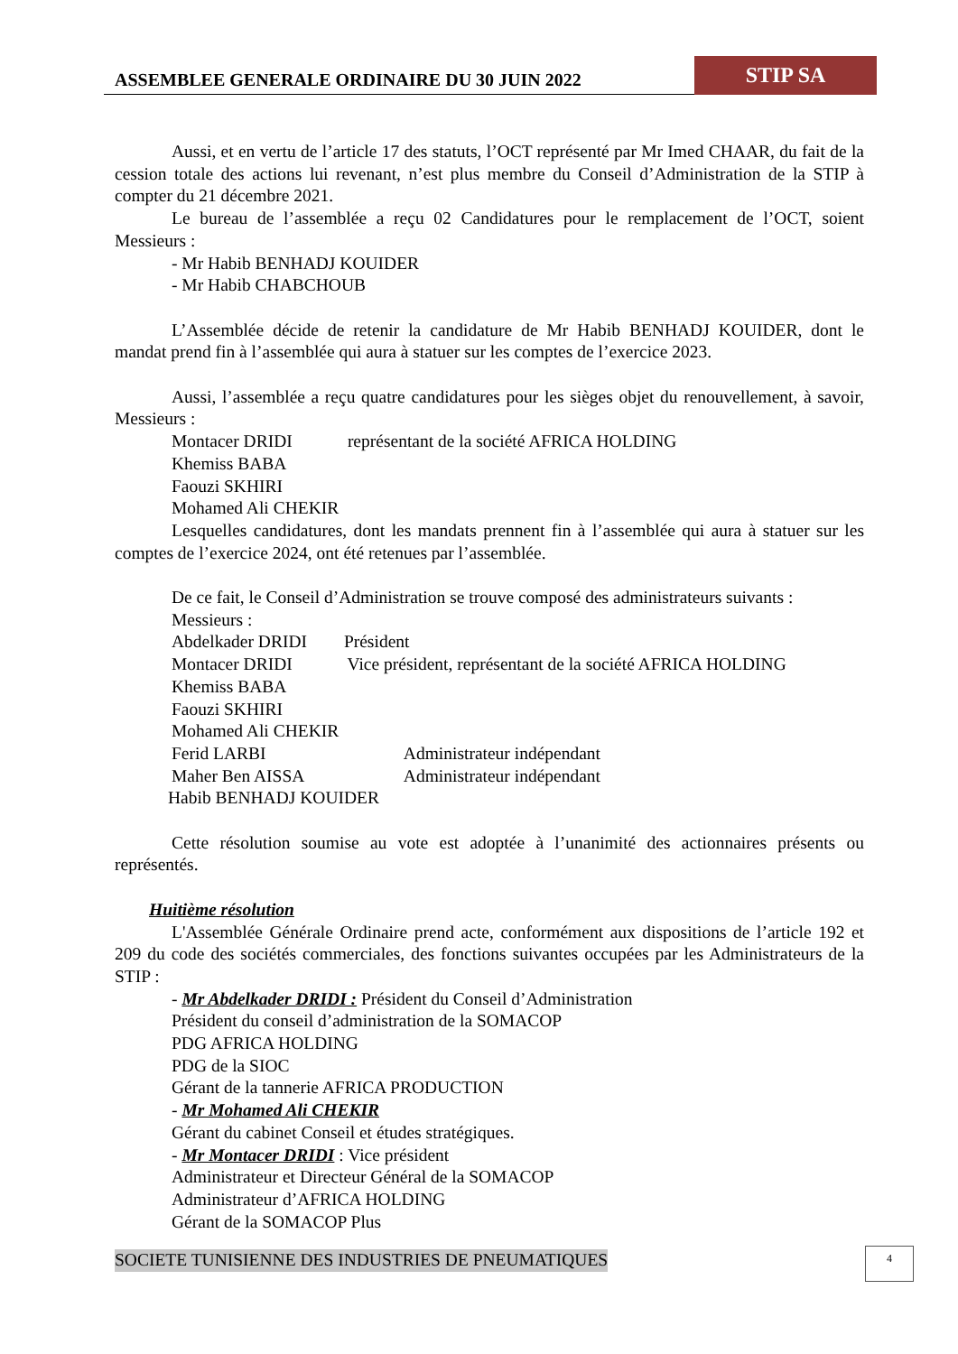ASSEMBLEE GENERALE ORDINAIRE DU 30 JUIN 2022
STIP SA
Aussi, et en vertu de l’article 17 des statuts, l’OCT représenté par Mr Imed CHAAR, du fait de la cession totale des actions lui revenant, n’est plus membre du Conseil d’Administration de la STIP à compter du 21 décembre 2021.
Le bureau de l’assemblée a reçu 02 Candidatures pour le remplacement de l’OCT, soient Messieurs :
- Mr Habib BENHADJ KOUIDER
- Mr Habib CHABCHOUB
L’Assemblée décide de retenir la candidature de Mr Habib BENHADJ KOUIDER, dont le mandat prend fin à l’assemblée qui aura à statuer sur les comptes de l’exercice 2023.
Aussi, l’assemblée a reçu quatre candidatures pour les sièges objet du renouvellement, à savoir, Messieurs :
Montacer DRIDI représentant de la société AFRICA HOLDING
Khemiss BABA
Faouzi SKHIRI
Mohamed Ali CHEKIR
Lesquelles candidatures, dont les mandats prennent fin à l’assemblée qui aura à statuer sur les comptes de l’exercice 2024, ont été retenues par l’assemblée.
De ce fait, le Conseil d’Administration se trouve composé des administrateurs suivants :
Messieurs :
Abdelkader DRIDI Président
Montacer DRIDI Vice président, représentant de la société AFRICA HOLDING
Khemiss BABA
Faouzi SKHIRI
Mohamed Ali CHEKIR
Ferid LARBI Administrateur indépendant
Maher Ben AISSA Administrateur indépendant
Habib BENHADJ KOUIDER
Cette résolution soumise au vote est adoptée à l’unanimité des actionnaires présents ou représentés.
Huitième résolution
L'Assemblée Générale Ordinaire prend acte, conformément aux dispositions de l’article 192 et 209 du code des sociétés commerciales, des fonctions suivantes occupées par les Administrateurs de la STIP :
- Mr Abdelkader DRIDI : Président du Conseil d’Administration
Président du conseil d’administration de la SOMACOP
PDG AFRICA HOLDING
PDG de la SIOC
Gérant de la tannerie AFRICA PRODUCTION
- Mr Mohamed Ali CHEKIR
Gérant du cabinet Conseil et études stratégiques.
- Mr Montacer DRIDI : Vice président
Administrateur et Directeur Général de la SOMACOP
Administrateur d’AFRICA HOLDING
Gérant de la SOMACOP Plus
SOCIETE TUNISIENNE DES INDUSTRIES DE PNEUMATIQUES
4